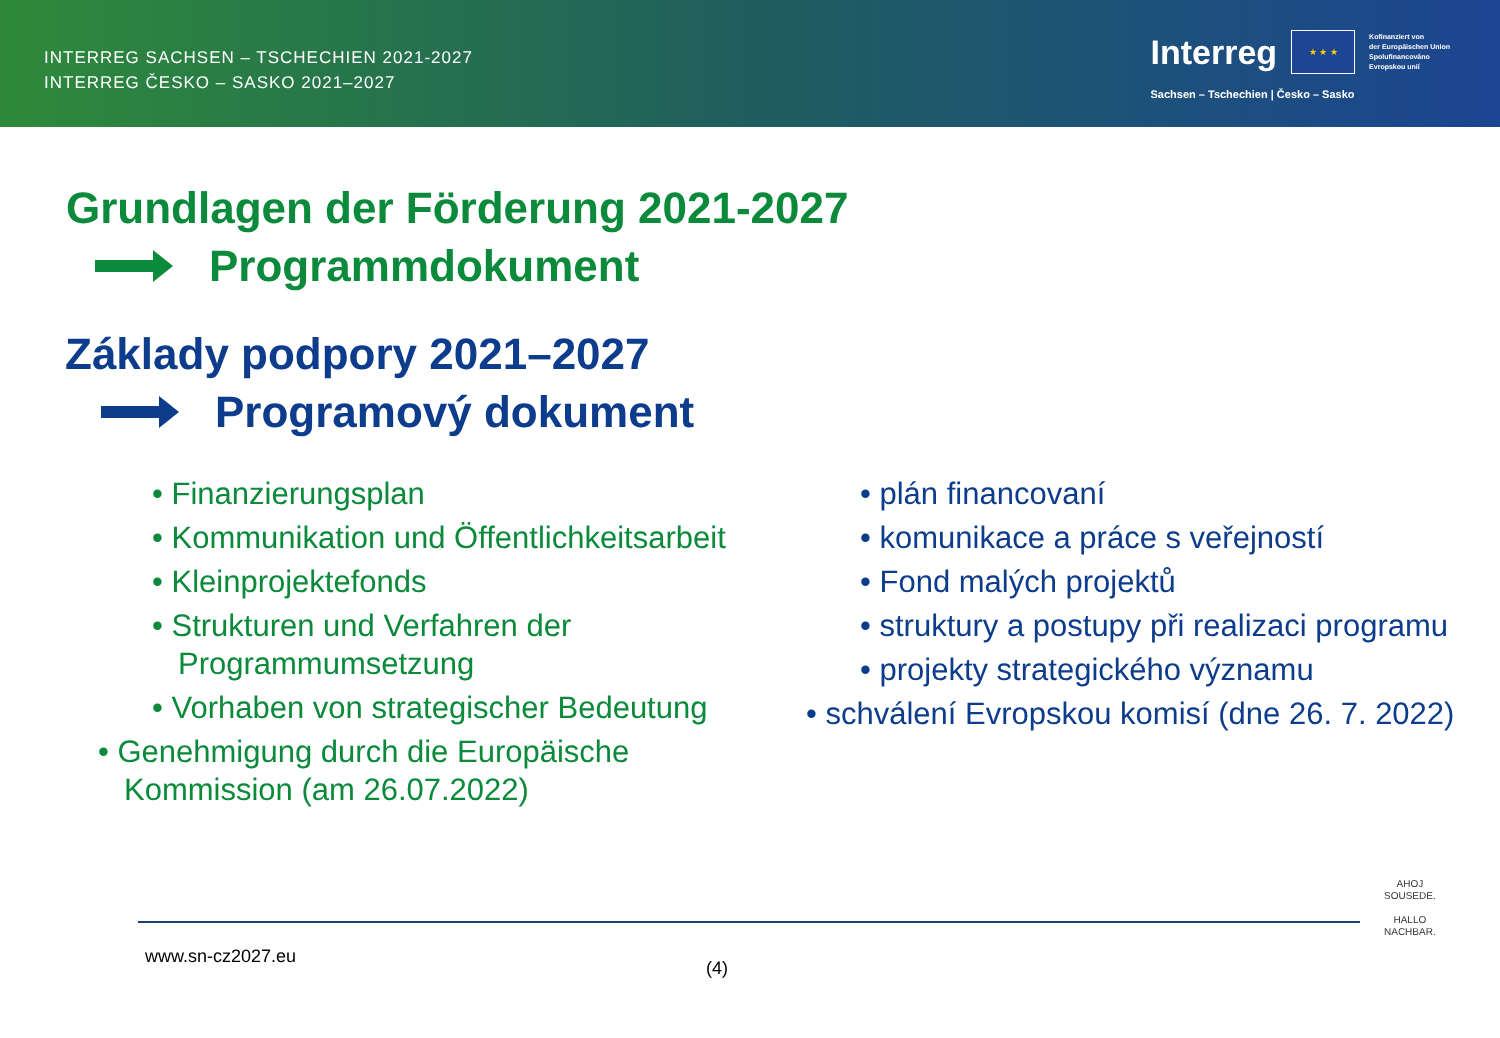INTERREG SACHSEN – TSCHECHIEN 2021-2027
INTERREG ČESKO – SASKO 2021–2027
Interreg
★ ★ ★
Kofinanziert von
der Europäischen Union
Spolufinancováno
Evropskou unií
Sachsen – Tschechien | Česko – Sasko
Grundlagen der Förderung 2021-2027
Programmdokument
Základy podpory 2021–2027
Programový dokument
• Finanzierungsplan
• Kommunikation und Öffentlichkeitsarbeit
• Kleinprojektefonds
• Strukturen und Verfahren der Programmumsetzung
• Vorhaben von strategischer Bedeutung
• Genehmigung durch die Europäische Kommission (am 26.07.2022)
• plán financovaní
• komunikace a práce s veřejností
• Fond malých projektů
• struktury a postupy při realizaci programu
• projekty strategického významu
• schválení Evropskou komisí (dne 26. 7. 2022)
www.sn-cz2027.eu
(4)
AHOJ
SOUSEDE.
HALLO
NACHBAR.